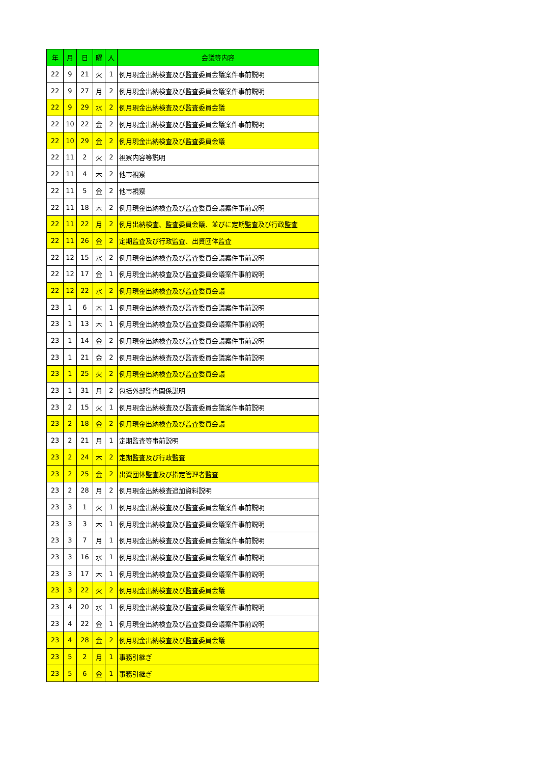| 年 | 月 | 日 | 曜 | 人 | 会議等内容 |
| --- | --- | --- | --- | --- | --- |
| 22 | 9 | 21 | 火 | 1 | 例月現金出納検査及び監査委員会議案件事前説明 |
| 22 | 9 | 27 | 月 | 2 | 例月現金出納検査及び監査委員会議案件事前説明 |
| 22 | 9 | 29 | 水 | 2 | 例月現金出納検査及び監査委員会議 |
| 22 | 10 | 22 | 金 | 2 | 例月現金出納検査及び監査委員会議案件事前説明 |
| 22 | 10 | 29 | 金 | 2 | 例月現金出納検査及び監査委員会議 |
| 22 | 11 | 2 | 火 | 2 | 視察内容等説明 |
| 22 | 11 | 4 | 木 | 2 | 他市視察 |
| 22 | 11 | 5 | 金 | 2 | 他市視察 |
| 22 | 11 | 18 | 木 | 2 | 例月現金出納検査及び監査委員会議案件事前説明 |
| 22 | 11 | 22 | 月 | 2 | 例月出納検査、監査委員会議、並びに定期監査及び行政監査 |
| 22 | 11 | 26 | 金 | 2 | 定期監査及び行政監査、出資団体監査 |
| 22 | 12 | 15 | 水 | 2 | 例月現金出納検査及び監査委員会議案件事前説明 |
| 22 | 12 | 17 | 金 | 1 | 例月現金出納検査及び監査委員会議案件事前説明 |
| 22 | 12 | 22 | 水 | 2 | 例月現金出納検査及び監査委員会議 |
| 23 | 1 | 6 | 木 | 1 | 例月現金出納検査及び監査委員会議案件事前説明 |
| 23 | 1 | 13 | 木 | 1 | 例月現金出納検査及び監査委員会議案件事前説明 |
| 23 | 1 | 14 | 金 | 2 | 例月現金出納検査及び監査委員会議案件事前説明 |
| 23 | 1 | 21 | 金 | 2 | 例月現金出納検査及び監査委員会議案件事前説明 |
| 23 | 1 | 25 | 火 | 2 | 例月現金出納検査及び監査委員会議 |
| 23 | 1 | 31 | 月 | 2 | 包括外部監査関係説明 |
| 23 | 2 | 15 | 火 | 1 | 例月現金出納検査及び監査委員会議案件事前説明 |
| 23 | 2 | 18 | 金 | 2 | 例月現金出納検査及び監査委員会議 |
| 23 | 2 | 21 | 月 | 1 | 定期監査等事前説明 |
| 23 | 2 | 24 | 木 | 2 | 定期監査及び行政監査 |
| 23 | 2 | 25 | 金 | 2 | 出資団体監査及び指定管理者監査 |
| 23 | 2 | 28 | 月 | 2 | 例月現金出納検査追加資料説明 |
| 23 | 3 | 1 | 火 | 1 | 例月現金出納検査及び監査委員会議案件事前説明 |
| 23 | 3 | 3 | 木 | 1 | 例月現金出納検査及び監査委員会議案件事前説明 |
| 23 | 3 | 7 | 月 | 1 | 例月現金出納検査及び監査委員会議案件事前説明 |
| 23 | 3 | 16 | 水 | 1 | 例月現金出納検査及び監査委員会議案件事前説明 |
| 23 | 3 | 17 | 木 | 1 | 例月現金出納検査及び監査委員会議案件事前説明 |
| 23 | 3 | 22 | 火 | 2 | 例月現金出納検査及び監査委員会議 |
| 23 | 4 | 20 | 水 | 1 | 例月現金出納検査及び監査委員会議案件事前説明 |
| 23 | 4 | 22 | 金 | 1 | 例月現金出納検査及び監査委員会議案件事前説明 |
| 23 | 4 | 28 | 金 | 2 | 例月現金出納検査及び監査委員会議 |
| 23 | 5 | 2 | 月 | 1 | 事務引継ぎ |
| 23 | 5 | 6 | 金 | 1 | 事務引継ぎ |